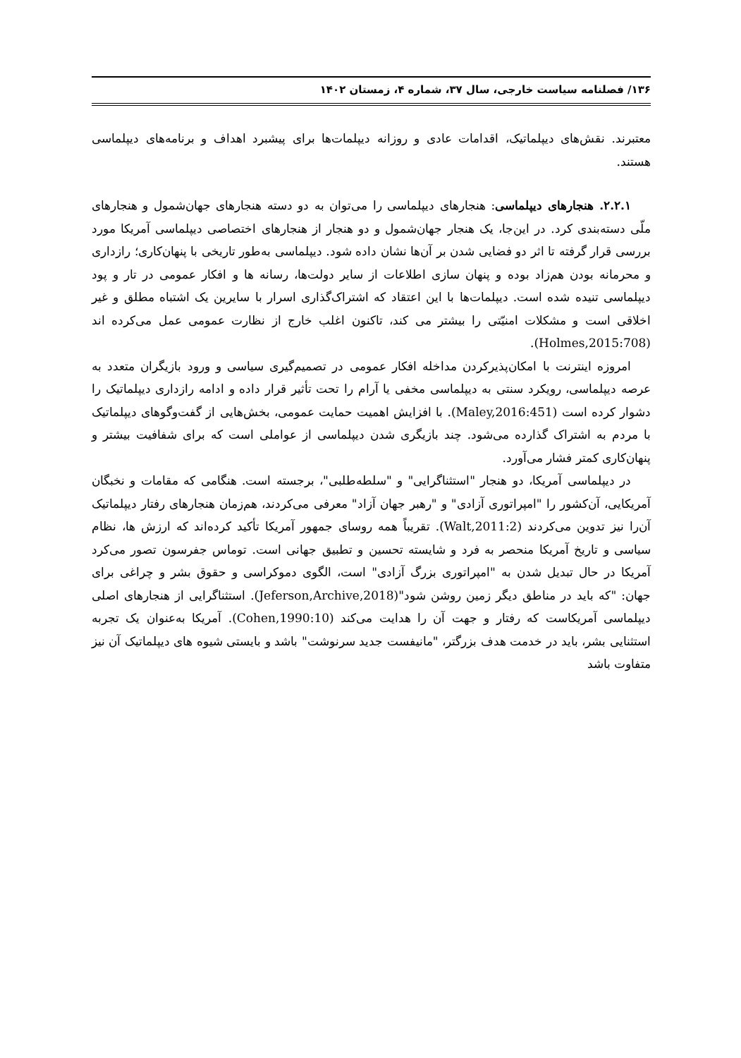۱۳۶/ فصلنامه سیاست خارجی، سال ۳۷، شماره ۴، زمستان ۱۴۰۲
معتبرند. نقش‌های دیپلماتیک، اقدامات عادی و روزانه دیپلمات‌ها برای پیشبرد اهداف و برنامه‌های دیپلماسی هستند.
۲.۲.۱. هنجارهای دیپلماسی: هنجارهای دیپلماسی را می‌توان به دو دسته هنجارهای جهان‌شمول و هنجارهای ملّی دسته‌بندی کرد. در این‌جا، یک هنجار جهان‌شمول و دو هنجار از هنجارهای اختصاصی دیپلماسی آمریکا مورد بررسی قرار گرفته تا اثر دو فضایی شدن بر آن‌ها نشان داده شود. دیپلماسی به‌طور تاریخی با پنهان‌کاری؛ رازداری و محرمانه بودن هم‌زاد بوده و پنهان سازی اطلاعات از سایر دولت‌ها، رسانه ها و افکار عمومی در تار و پود دیپلماسی تنیده شده است. دیپلمات‌ها با این اعتقاد که اشتراک‌گذاری اسرار با سایرین یک اشتباه مطلق و غیر اخلاقی است و مشکلات امنیّتی را بیشتر می کند، تاکنون اغلب خارج از نظارت عمومی عمل می‌کرده اند (Holmes,2015:708).
امروزه اینترنت با امکان‌پذیرکردن مداخله افکار عمومی در تصمیم‌گیری سیاسی و ورود بازیگران متعدد به عرصه دیپلماسی، رویکرد سنتی به دیپلماسی مخفی یا آرام را تحت تأثیر قرار داده و ادامه رازداری دیپلماتیک را دشوار کرده است (Maley,2016:451). با افزایش اهمیت حمایت عمومی، بخش‌هایی از گفت‌وگوهای دیپلماتیک با مردم به اشتراک گذارده می‌شود. چند بازیگری شدن دیپلماسی از عواملی است که برای شفافیت بیشتر و پنهان‌کاری کمتر فشار می‌آورد.
در دیپلماسی آمریکا، دو هنجار "استثناگرایی" و "سلطه‌طلبی"، برجسته است. هنگامی که مقامات و نخبگان آمریکایی، آن‌کشور را "امپراتوری آزادی" و "رهبر جهان آزاد" معرفی می‌کردند، هم‌زمان هنجارهای رفتار دیپلماتیک آن‌را نیز تدوین می‌کردند (Walt,2011:2). تقریباً همه روسای جمهور آمریکا تأکید کرده‌اند که ارزش ها، نظام سیاسی و تاریخ آمریکا منحصر به فرد و شایسته تحسین و تطبیق جهانی است. توماس جفرسون تصور می‌کرد آمریکا در حال تبدیل شدن به "امپراتوری بزرگ آزادی" است، الگوی دموکراسی و حقوق بشر و چراغی برای جهان: "که باید در مناطق دیگر زمین روشن شود"(Jeferson,Archive,2018). استثناگرایی از هنجارهای اصلی دیپلماسی آمریکاست که رفتار و جهت آن را هدایت می‌کند (Cohen,1990:10). آمریکا به‌عنوان یک تجربه استثنایی بشر، باید در خدمت هدف بزرگتر، "مانیفست جدید سرنوشت" باشد و بایستی شیوه های دیپلماتیک آن نیز متفاوت باشد